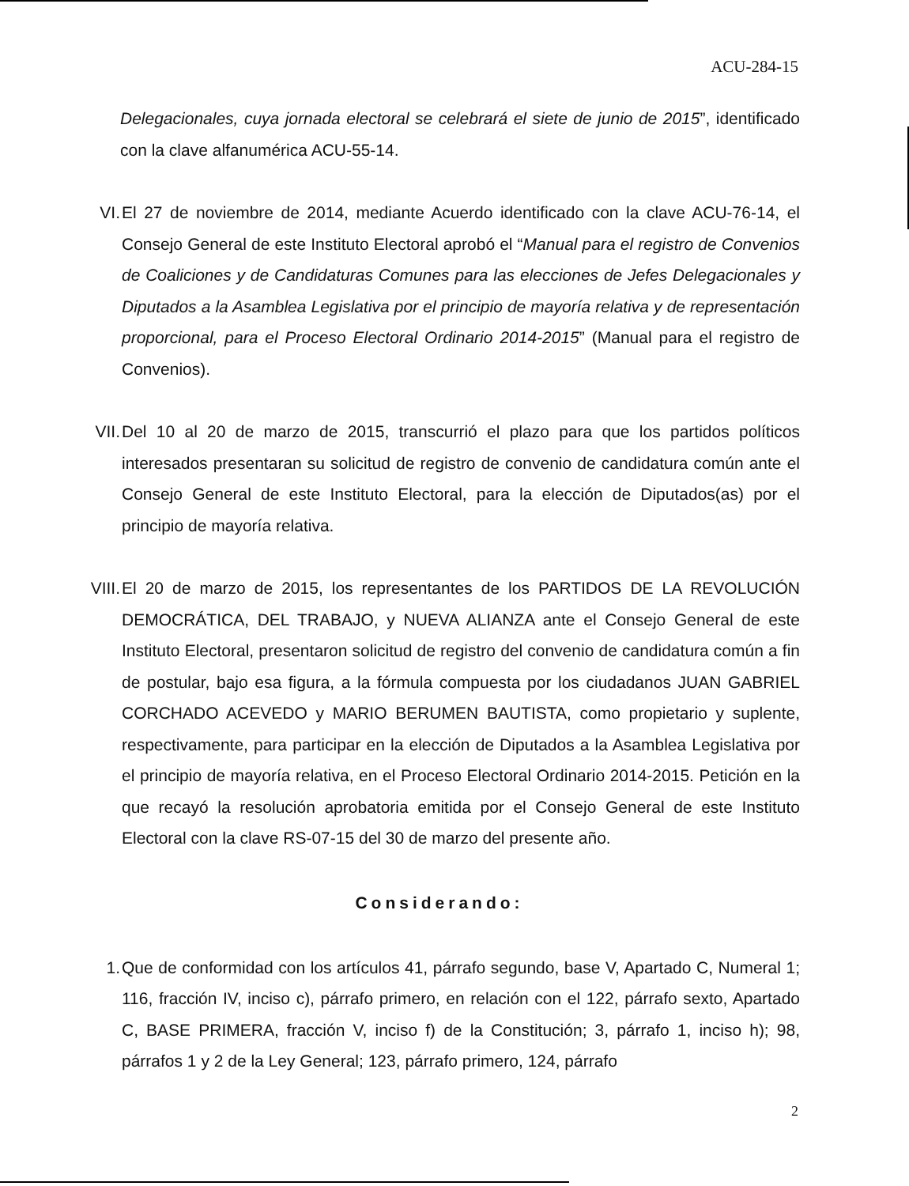ACU-284-15
Delegacionales, cuya jornada electoral se celebrará el siete de junio de 2015”, identificado con la clave alfanumérica ACU-55-14.
VI. El 27 de noviembre de 2014, mediante Acuerdo identificado con la clave ACU-76-14, el Consejo General de este Instituto Electoral aprobó el “Manual para el registro de Convenios de Coaliciones y de Candidaturas Comunes para las elecciones de Jefes Delegacionales y Diputados a la Asamblea Legislativa por el principio de mayoría relativa y de representación proporcional, para el Proceso Electoral Ordinario 2014-2015” (Manual para el registro de Convenios).
VII. Del 10 al 20 de marzo de 2015, transcurrió el plazo para que los partidos políticos interesados presentaran su solicitud de registro de convenio de candidatura común ante el Consejo General de este Instituto Electoral, para la elección de Diputados(as) por el principio de mayoría relativa.
VIII.
El 20 de marzo de 2015, los representantes de los PARTIDOS DE LA REVOLUCIÓN DEMOCRÁTICA, DEL TRABAJO, y NUEVA ALIANZA ante el Consejo General de este Instituto Electoral, presentaron solicitud de registro del convenio de candidatura común a fin de postular, bajo esa figura, a la fórmula compuesta por los ciudadanos JUAN GABRIEL CORCHADO ACEVEDO y MARIO BERUMEN BAUTISTA, como propietario y suplente, respectivamente, para participar en la elección de Diputados a la Asamblea Legislativa por el principio de mayoría relativa, en el Proceso Electoral Ordinario 2014-2015. Petición en la que recayó la resolución aprobatoria emitida por el Consejo General de este Instituto Electoral con la clave RS-07-15 del 30 de marzo del presente año.
Considerando:
1. Que de conformidad con los artículos 41, párrafo segundo, base V, Apartado C, Numeral 1; 116, fracción IV, inciso c), párrafo primero, en relación con el 122, párrafo sexto, Apartado C, BASE PRIMERA, fracción V, inciso f) de la Constitución; 3, párrafo 1, inciso h); 98, párrafos 1 y 2 de la Ley General; 123, párrafo primero, 124, párrafo
2